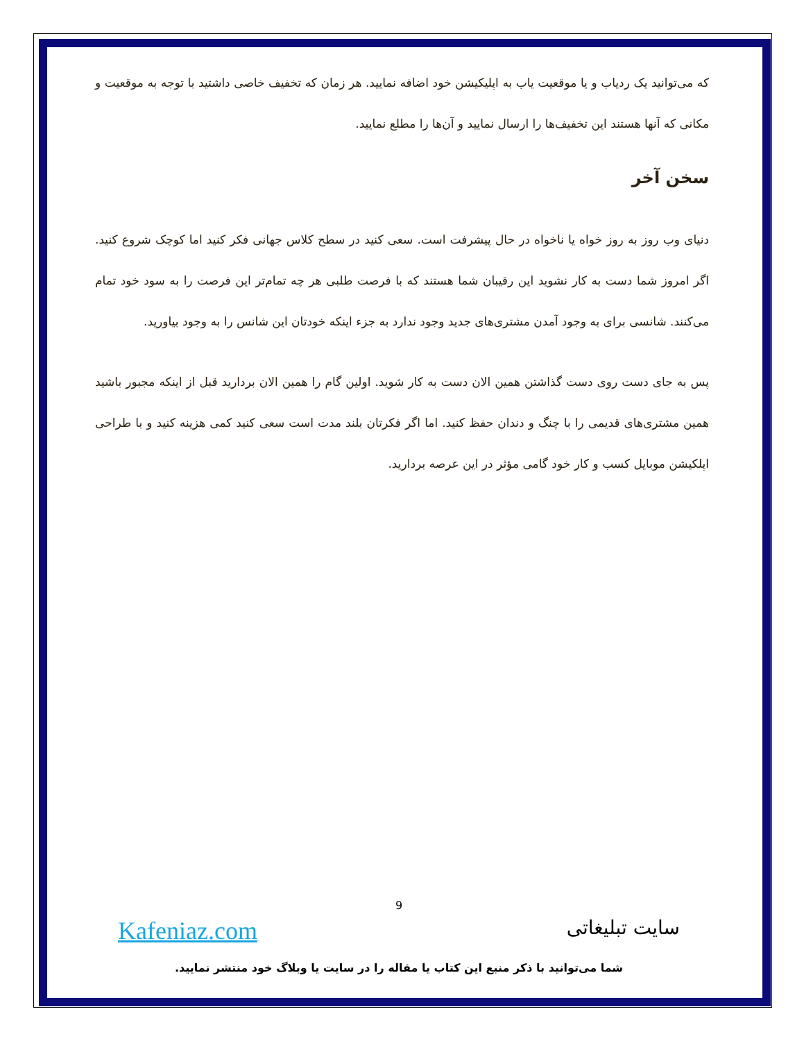که می‌توانید یک ردیاب و یا موقعیت یاب به اپلیکیشن خود اضافه نمایید. هر زمان که تخفیف خاصی داشتید با توجه به موقعیت و مکانی که آنها هستند این تخفیف‌ها را ارسال نمایید و آن‌ها را مطلع نمایید.
سخن آخر
دنیای وب روز به روز خواه یا ناخواه در حال پیشرفت است. سعی کنید در سطح کلاس جهانی فکر کنید اما کوچک شروع کنید. اگر امروز شما دست به کار نشوید این رقیبان شما هستند که با فرصت طلبی هر چه تمام‌تر این فرصت را به سود خود تمام می‌کنند. شانسی برای به وجود آمدن مشتری‌های جدید وجود ندارد به جزء اینکه خودتان این شانس را به وجود بیاورید.
پس به جای دست روی دست گذاشتن همین الان دست به کار شوید. اولین گام را همین الان بردارید قبل از اینکه مجبور باشید همین مشتری‌های قدیمی را با چنگ و دندان حفظ کنید. اما اگر فکرتان بلند مدت است سعی کنید کمی هزینه کنید و با طراحی اپلکیشن موبایل کسب و کار خود گامی مؤثر در این عرصه بردارید.
9
سایت تبلیغاتی Kafeniaz.com
شما می‌توانید با ذکر منبع این کتاب یا مقاله را در سایت یا وبلاگ خود منتشر نمایید.